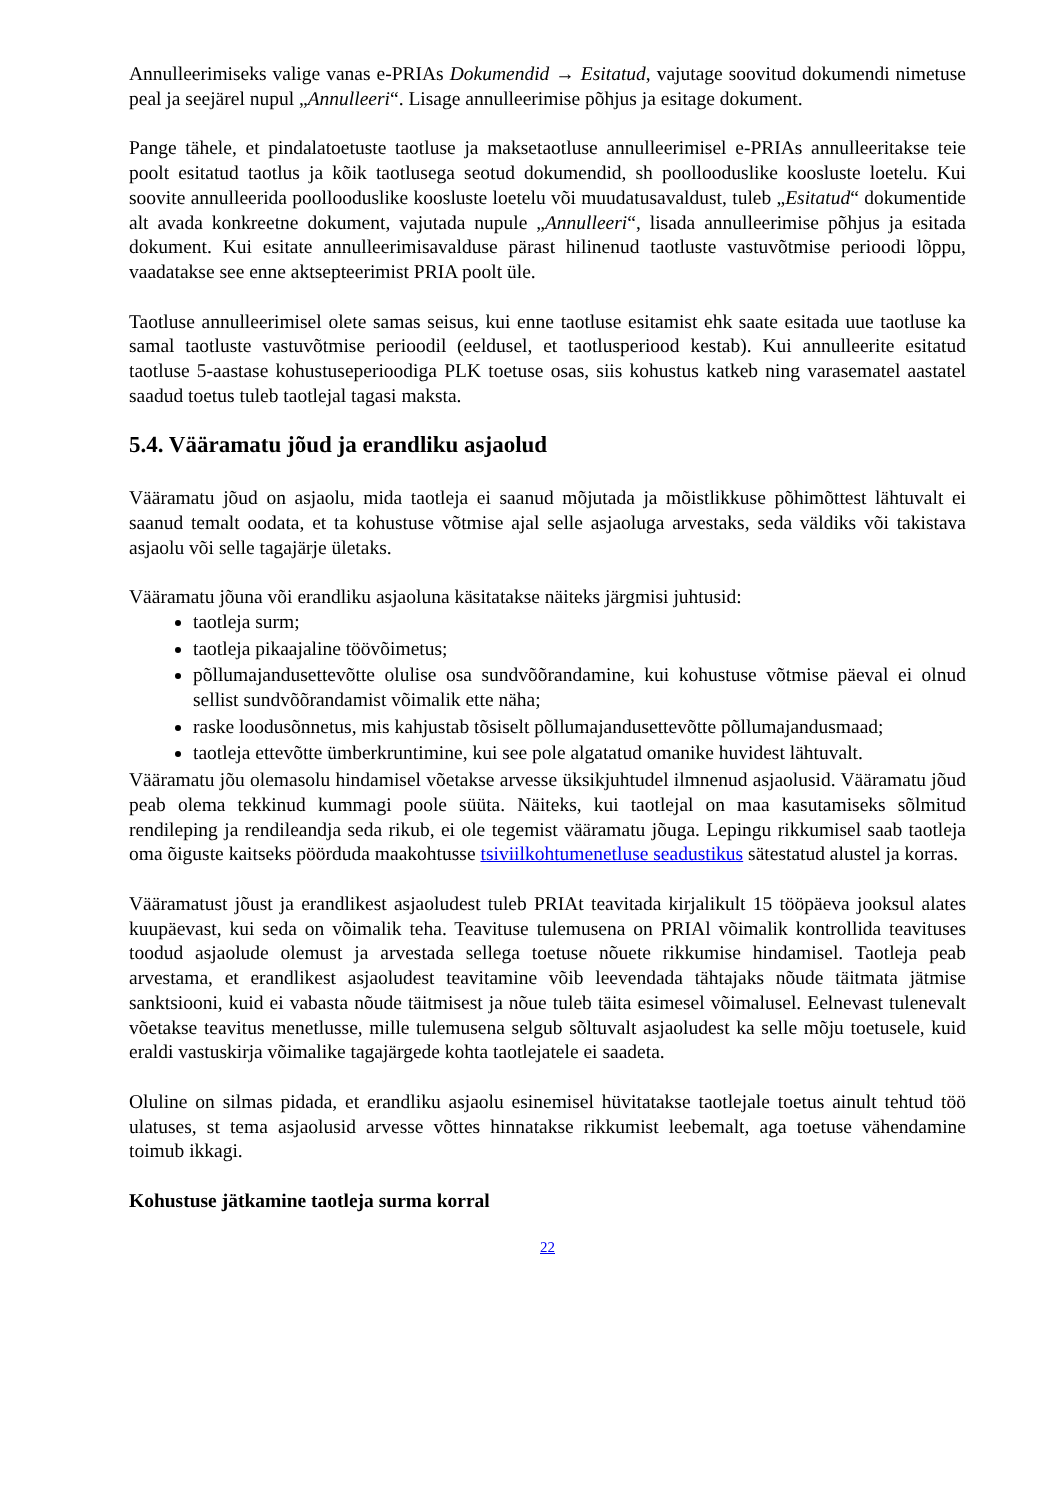Annulleerimiseks valige vanas e-PRIAs Dokumendid → Esitatud, vajutage soovitud dokumendi nimetuse peal ja seejärel nupul „Annulleeri“. Lisage annulleerimise põhjus ja esitage dokument.
Pange tähele, et pindalatoetuste taotluse ja maksetaotluse annulleerimisel e-PRIAs annulleeritakse teie poolt esitatud taotlus ja kõik taotlusega seotud dokumendid, sh poollooduslike koosluste loetelu. Kui soovite annulleerida poollooduslike koosluste loetelu või muudatusavaldust, tuleb „Esitatud“ dokumentide alt avada konkreetne dokument, vajutada nupule „Annulleeri“, lisada annulleerimise põhjus ja esitada dokument. Kui esitate annulleerimisavalduse pärast hilinenud taotluste vastuvõtmise perioodi lõppu, vaadatakse see enne aktsepteerimist PRIA poolt üle.
Taotluse annulleerimisel olete samas seisus, kui enne taotluse esitamist ehk saate esitada uue taotluse ka samal taotluste vastuvõtmise perioodil (eeldusel, et taotlusperiood kestab). Kui annulleerite esitatud taotluse 5-aastase kohustuseperioodiga PLK toetuse osas, siis kohustus katkeb ning varasematel aastatel saadud toetus tuleb taotlejal tagasi maksta.
5.4. Vääramatu jõud ja erandliku asjaolud
Vääramatu jõud on asjaolu, mida taotleja ei saanud mõjutada ja mõistlikkuse põhimõttest lähtuvalt ei saanud temalt oodata, et ta kohustuse võtmise ajal selle asjaoluga arvestaks, seda väldiks või takistava asjaolu või selle tagajärje ületaks.
Vääramatu jõuna või erandliku asjaoluna käsitatakse näiteks järgmisi juhtusid:
taotleja surm;
taotleja pikaajaline töövõimetus;
põllumajandusettevõtte olulise osa sundvõõrandamine, kui kohustuse võtmise päeval ei olnud sellist sundvõõrandamist võimalik ette näha;
raske loodusõnnetus, mis kahjustab tõsiselt põllumajandusettevõtte põllumajandusmaad;
taotleja ettevõtte ümberkruntimine, kui see pole algatatud omanike huvidest lähtuvalt.
Vääramatu jõu olemasolu hindamisel võetakse arvesse üksikjuhtudel ilmnenud asjaolusid. Vääramatu jõud peab olema tekkinud kummagi poole süüta. Näiteks, kui taotlejal on maa kasutamiseks sõlmitud rendileping ja rendileandja seda rikub, ei ole tegemist vääramatu jõuga. Lepingu rikkumisel saab taotleja oma õiguste kaitseks pöörduda maakohtusse tsiviilkohtumenetluse seadustikus sätestatud alustel ja korras.
Vääramatust jõust ja erandlikest asjaoludest tuleb PRIAt teavitada kirjalikult 15 tööpäeva jooksul alates kuupäevast, kui seda on võimalik teha. Teavituse tulemusena on PRIAl võimalik kontrollida teavituses toodud asjaolude olemust ja arvestada sellega toetuse nõuete rikkumise hindamisel. Taotleja peab arvestama, et erandlikest asjaoludest teavitamine võib leevendada tähtajaks nõude täitmata jätmise sanktsiooni, kuid ei vabasta nõude täitmisest ja nõue tuleb täita esimesel võimalusel. Eelnevast tulenevalt võetakse teavitus menetlusse, mille tulemusena selgub sõltuvalt asjaoludest ka selle mõju toetusele, kuid eraldi vastuskirja võimalike tagajärgede kohta taotlejatele ei saadeta.
Oluline on silmas pidada, et erandliku asjaolu esinemisel hüvitatakse taotlejale toetus ainult tehtud töö ulatuses, st tema asjaolusid arvesse võttes hinnatakse rikkumist leebemalt, aga toetuse vähendamine toimub ikkagi.
Kohustuse jätkamine taotleja surma korral
22